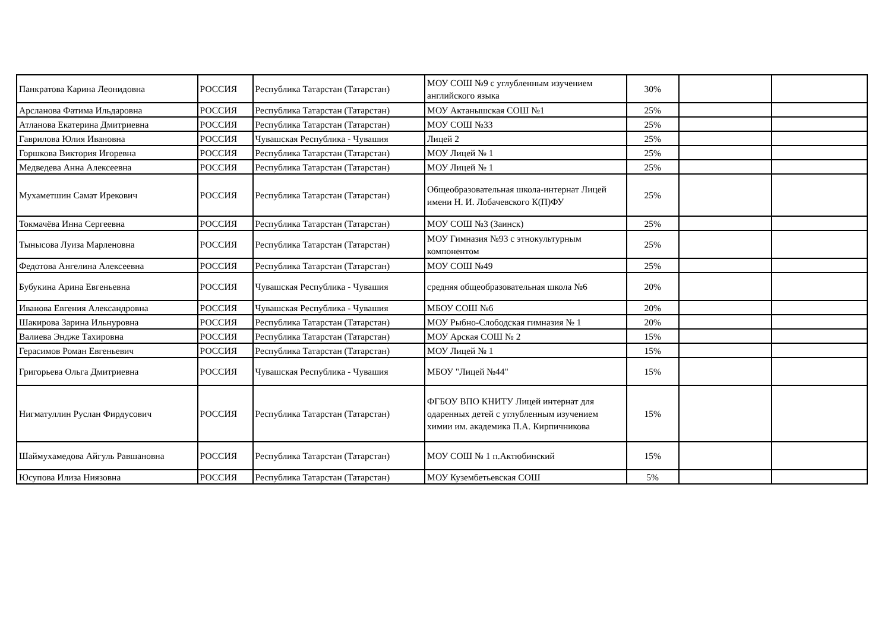| Панкратова Карина Леонидовна | РОССИЯ | Республика Татарстан (Татарстан) | МОУ СОШ №9 с углубленным изучением английского языка | 30% | | |
| Арсланова Фатима Ильдаровна | РОССИЯ | Республика Татарстан (Татарстан) | МОУ Актанышская СОШ №1 | 25% | | |
| Атланова Екатерина Дмитриевна | РОССИЯ | Республика Татарстан (Татарстан) | МОУ СОШ №33 | 25% | | |
| Гаврилова Юлия Ивановна | РОССИЯ | Чувашская Республика - Чувашия | Лицей 2 | 25% | | |
| Горшкова Виктория Игоревна | РОССИЯ | Республика Татарстан (Татарстан) | МОУ Лицей № 1 | 25% | | |
| Медведева Анна Алексеевна | РОССИЯ | Республика Татарстан (Татарстан) | МОУ Лицей № 1 | 25% | | |
| Мухаметшин Самат Ирекович | РОССИЯ | Республика Татарстан (Татарстан) | Общеобразовательная школа-интернат Лицей имени Н. И. Лобачевского К(П)ФУ | 25% | | |
| Токмачёва Инна Сергеевна | РОССИЯ | Республика Татарстан (Татарстан) | МОУ СОШ №3 (Заинск) | 25% | | |
| Тынысова Луиза Марленовна | РОССИЯ | Республика Татарстан (Татарстан) | МОУ Гимназия №93 с этнокультурным компонентом | 25% | | |
| Федотова Ангелина Алексеевна | РОССИЯ | Республика Татарстан (Татарстан) | МОУ СОШ №49 | 25% | | |
| Бубукина Арина Евгеньевна | РОССИЯ | Чувашская Республика - Чувашия | средняя общеобразовательная школа №6 | 20% | | |
| Иванова Евгения Александровна | РОССИЯ | Чувашская Республика - Чувашия | МБОУ СОШ №6 | 20% | | |
| Шакирова Зарина Ильнуровна | РОССИЯ | Республика Татарстан (Татарстан) | МОУ Рыбно-Слободская гимназия № 1 | 20% | | |
| Валиева Эндже Тахировна | РОССИЯ | Республика Татарстан (Татарстан) | МОУ Арская СОШ № 2 | 15% | | |
| Герасимов Роман Евгеньевич | РОССИЯ | Республика Татарстан (Татарстан) | МОУ Лицей № 1 | 15% | | |
| Григорьева Ольга Дмитриевна | РОССИЯ | Чувашская Республика - Чувашия | МБОУ "Лицей №44" | 15% | | |
| Нигматуллин Руслан Фирдусович | РОССИЯ | Республика Татарстан (Татарстан) | ФГБОУ ВПО КНИТУ Лицей интернат для одаренных детей с углубленным изучением химии им. академика П.А. Кирпичникова | 15% | | |
| Шаймухамедова Айгуль Равшановна | РОССИЯ | Республика Татарстан (Татарстан) | МОУ СОШ № 1 п.Актюбинский | 15% | | |
| Юсупова Илиза Ниязовна | РОССИЯ | Республика Татарстан (Татарстан) | МОУ Кузембетьевская СОШ | 5% | | |